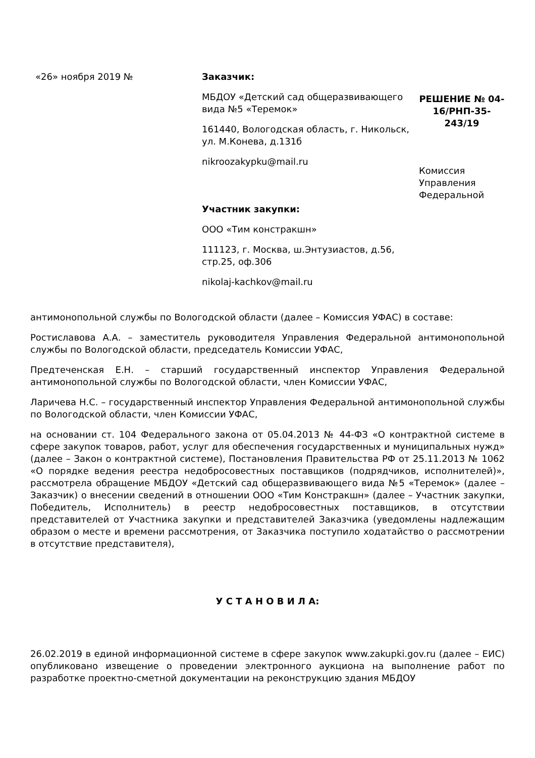«26» ноября 2019 № Заказчик:
МБДОУ «Детский сад общеразвивающего вида №5 «Теремок»
161440, Вологодская область, г. Никольск, ул. М.Конева, д.131б
nikroozakypku@mail.ru
Участник закупки:
ООО «Тим констракшн»
111123, г. Москва, ш.Энтузиастов, д.56, стр.25, оф.306
nikolaj-kachkov@mail.ru
РЕШЕНИЕ № 04-16/РНП-35-243/19
Комиссия Управления Федеральной
антимонопольной службы по Вологодской области (далее – Комиссия УФАС) в составе:
Ростиславова А.А. – заместитель руководителя Управления Федеральной антимонопольной службы по Вологодской области, председатель Комиссии УФАС,
Предтеченская Е.Н. – старший государственный инспектор Управления Федеральной антимонопольной службы по Вологодской области, член Комиссии УФАС,
Ларичева Н.С. – государственный инспектор Управления Федеральной антимонопольной службы по Вологодской области, член Комиссии УФАС,
на основании ст. 104 Федерального закона от 05.04.2013 № 44-ФЗ «О контрактной системе в сфере закупок товаров, работ, услуг для обеспечения государственных и муниципальных нужд» (далее – Закон о контрактной системе), Постановления Правительства РФ от 25.11.2013 № 1062 «О порядке ведения реестра недобросовестных поставщиков (подрядчиков, исполнителей)», рассмотрела обращение МБДОУ «Детский сад общеразвивающего вида №5 «Теремок» (далее – Заказчик) о внесении сведений в отношении ООО «Тим Констракшн» (далее – Участник закупки, Победитель, Исполнитель) в реестр недобросовестных поставщиков, в отсутствии представителей от Участника закупки и представителей Заказчика (уведомлены надлежащим образом о месте и времени рассмотрения, от Заказчика поступило ходатайство о рассмотрении в отсутствие представителя),
У С Т А Н О В И Л А:
26.02.2019 в единой информационной системе в сфере закупок www.zakupki.gov.ru (далее – ЕИС) опубликовано извещение о проведении электронного аукциона на выполнение работ по разработке проектно-сметной документации на реконструкцию здания МБДОУ